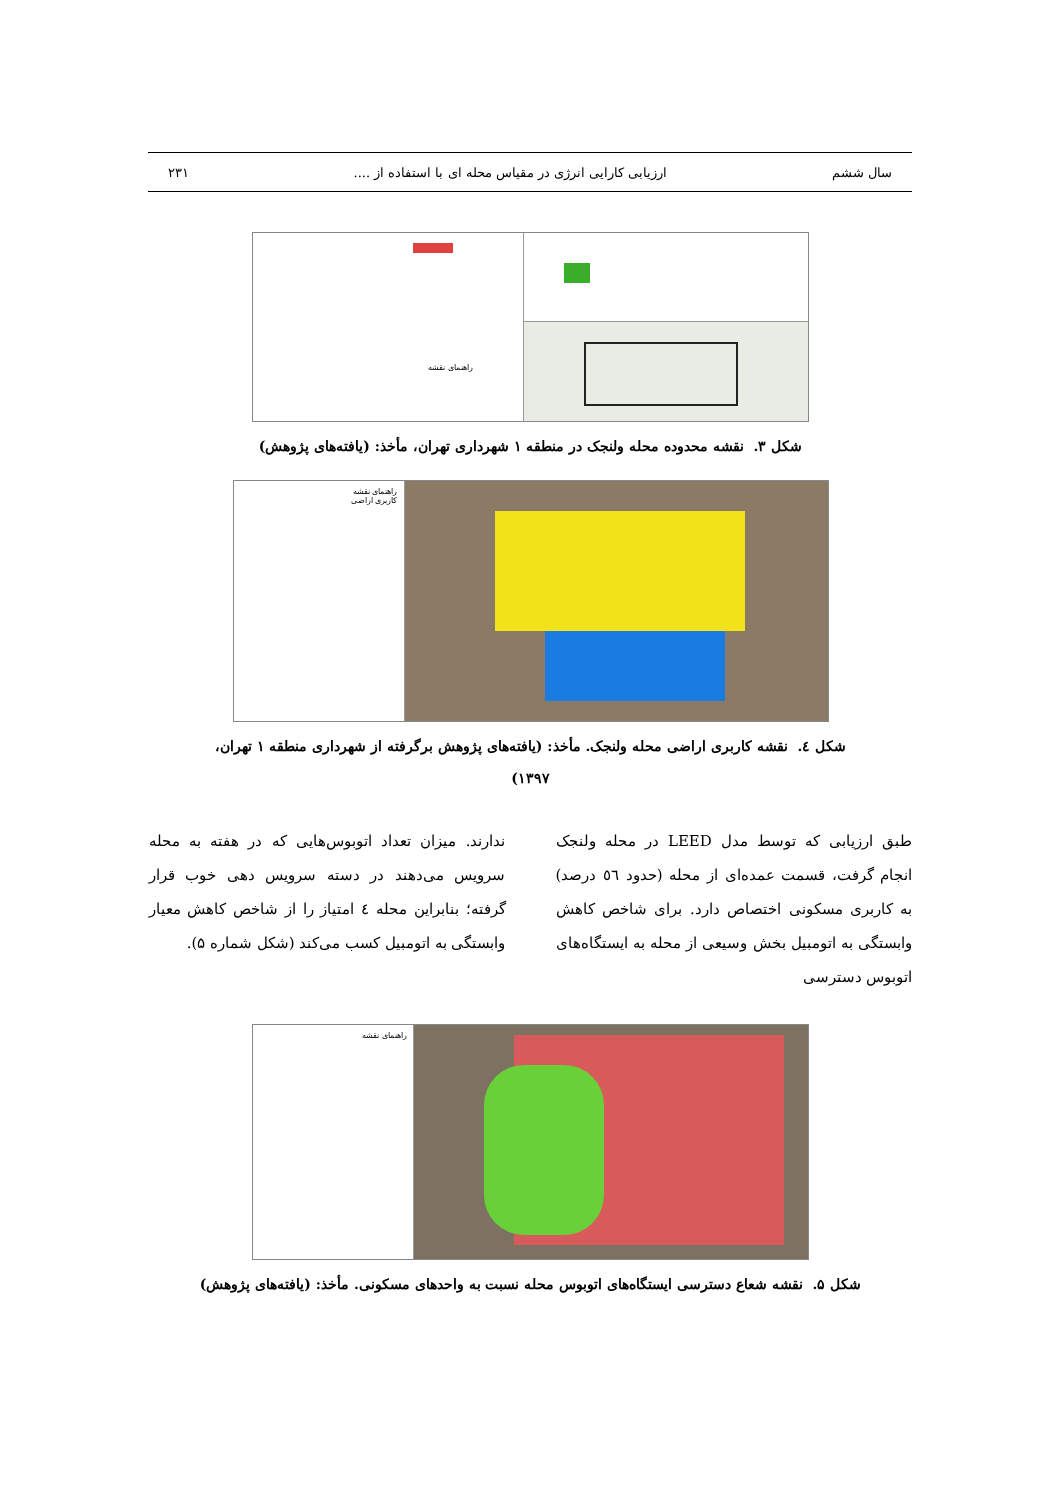سال ششم ارزیابی کارایی انرژی در مقیاس محله ای با استفاده از .... ۲۳۱
راهنمای نقشه
شکل ۳. نقشه محدوده محله ولنجک در منطقه ۱ شهرداری تهران، مأخذ: (یافته‌های پژوهش)
راهنمای نقشه
کاربری اراضی
شکل ٤. نقشه کاربری اراضی محله ولنجک. مأخذ: (یافته‌های پژوهش برگرفته از شهرداری منطقه ۱ تهران،
۱۳۹۷)
طبق ارزیابی که توسط مدل LEED در محله ولنجک انجام گرفت، قسمت عمده‌ای از محله (حدود ٥٦ درصد) به کاربری مسکونی اختصاص دارد. برای شاخص کاهش وابستگی به اتومبیل بخش وسیعی از محله به ایستگاه‌های اتوبوس دسترسی
ندارند. میزان تعداد اتوبوس‌هایی که در هفته به محله سرویس می‌دهند در دسته سرویس دهی خوب قرار گرفته؛ بنابراین محله ٤ امتیاز را از شاخص کاهش معیار وابستگی به اتومبیل کسب می‌کند (شکل شماره ۵).
راهنمای نقشه
شکل ۵. نقشه شعاع دسترسی ایستگاه‌های اتوبوس محله نسبت به واحدهای مسکونی. مأخذ: (یافته‌های پژوهش)